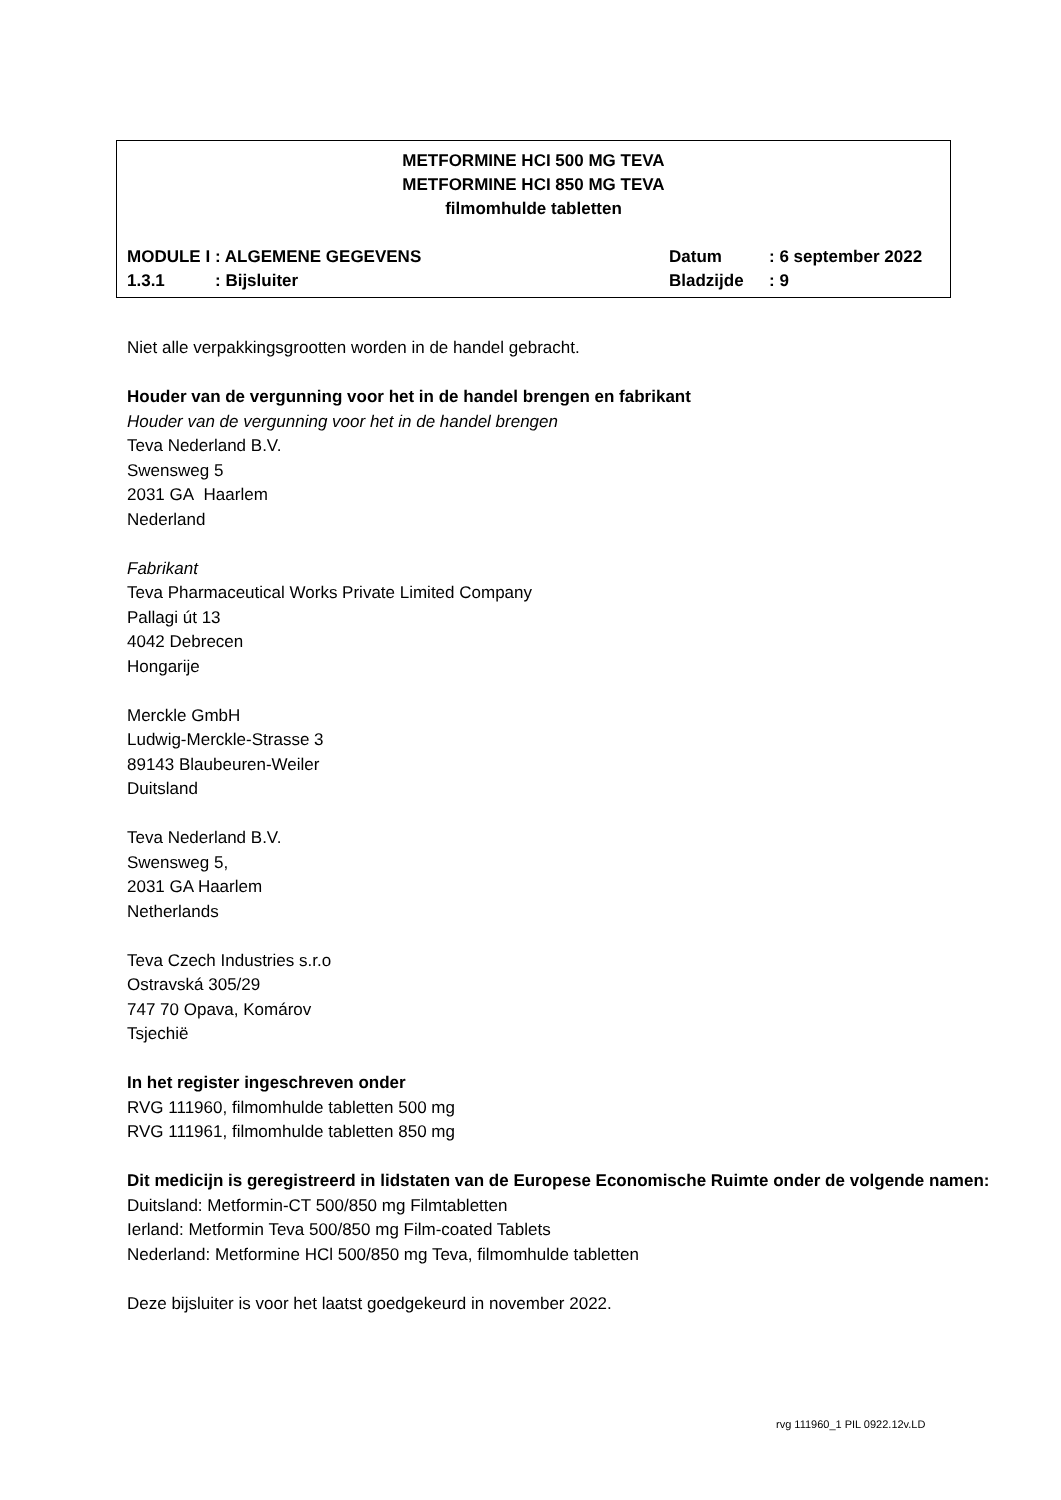METFORMINE HCI 500 MG TEVA
METFORMINE HCI 850 MG TEVA
filmomhulde tabletten
| MODULE I | : ALGEMENE GEGEVENS | Datum | : 6 september 2022 |
| 1.3.1 | : Bijsluiter | Bladzijde | : 9 |
Niet alle verpakkingsgrootten worden in de handel gebracht.
Houder van de vergunning voor het in de handel brengen en fabrikant
Houder van de vergunning voor het in de handel brengen
Teva Nederland B.V.
Swensweg 5
2031 GA Haarlem
Nederland
Fabrikant
Teva Pharmaceutical Works Private Limited Company
Pallagi út 13
4042 Debrecen
Hongarije
Merckle GmbH
Ludwig-Merckle-Strasse 3
89143 Blaubeuren-Weiler
Duitsland
Teva Nederland B.V.
Swensweg 5,
2031 GA Haarlem
Netherlands
Teva Czech Industries s.r.o
Ostravská 305/29
747 70 Opava, Komárov
Tsjechië
In het register ingeschreven onder
RVG 111960, filmomhulde tabletten 500 mg
RVG 111961, filmomhulde tabletten 850 mg
Dit medicijn is geregistreerd in lidstaten van de Europese Economische Ruimte onder de volgende namen:
Duitsland: Metformin-CT 500/850 mg Filmtabletten
Ierland: Metformin Teva 500/850 mg Film-coated Tablets
Nederland: Metformine HCl 500/850 mg Teva, filmomhulde tabletten
Deze bijsluiter is voor het laatst goedgekeurd in november 2022.
rvg 111960_1 PIL 0922.12v.LD